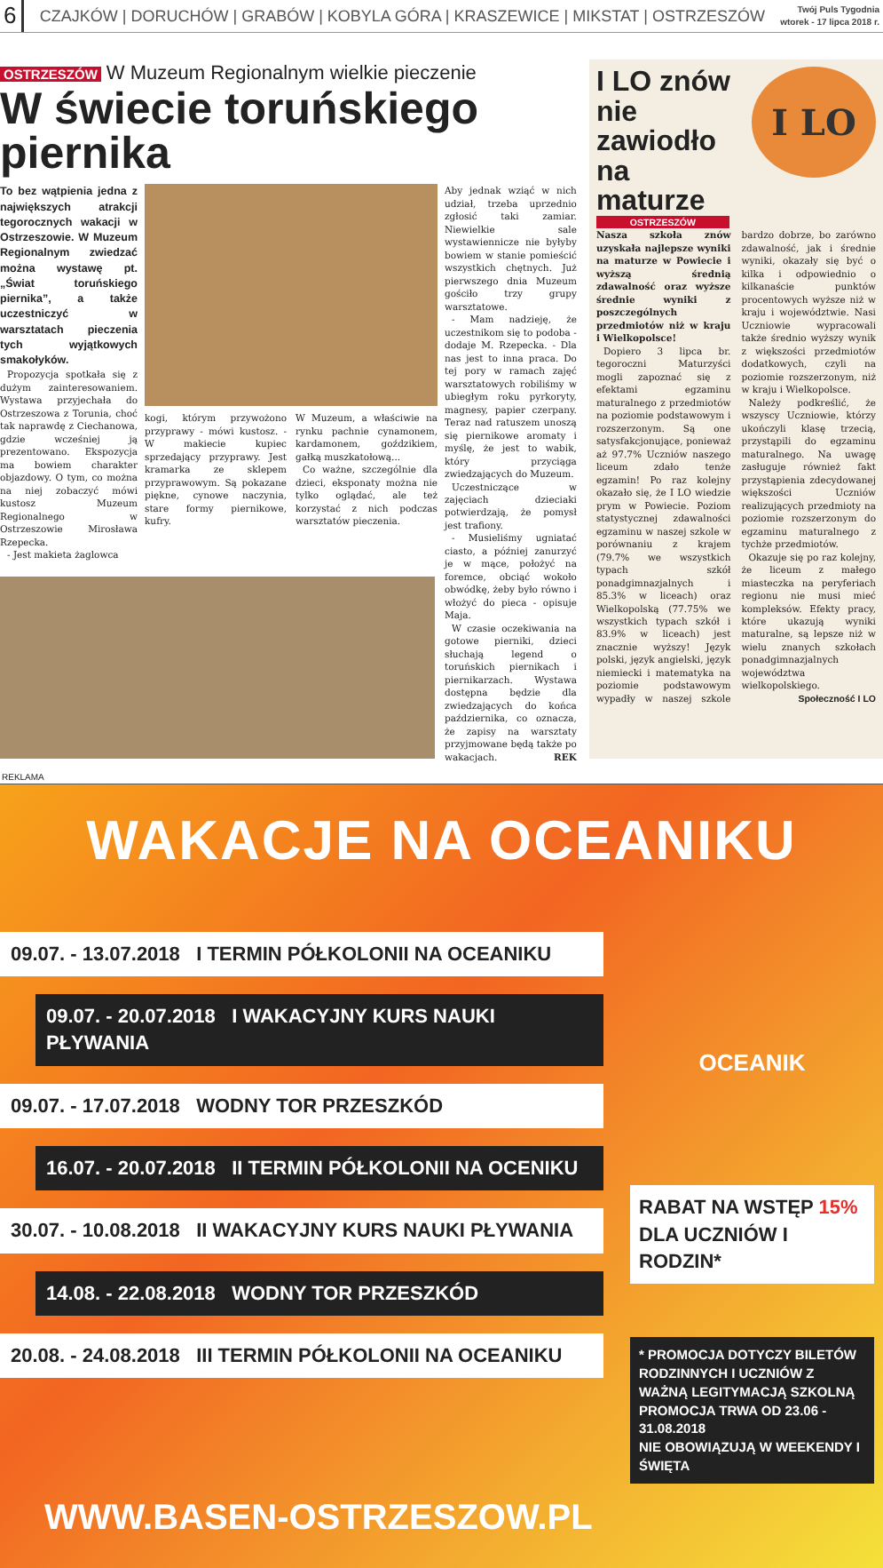6 CZAJKÓW | DORUCHÓW | GRABÓW | KOBYLA GÓRA | KRASZEWICE | MIKSTAT | OSTRZESZÓW Twój Puls Tygodnia
wtorek - 17 lipca 2018 r.
OSTRZESZÓW W Muzeum Regionalnym wielkie pieczenie
W świecie toruńskiego piernika
To bez wątpienia jedna z największych atrakcji tegorocznych wakacji w Ostrzeszowie. W Muzeum Regionalnym zwiedzać można wystawę pt. „Świat toruńskiego piernika”, a także uczestniczyć w warsztatach pieczenia tych wyjątkowych smakołyków.
Propozycja spotkała się z dużym zainteresowaniem. Wystawa przyjechała do Ostrzeszowa z Torunia, choć tak naprawdę z Ciechanowa, gdzie wcześniej ją prezentowano. Ekspozycja ma bowiem charakter objazdowy. O tym, co można na niej zobaczyć mówi kustosz Muzeum Regionalnego w Ostrzeszowie Mirosława Rzepecka.
- Jest makieta żaglowca
kogi, którym przywożono przyprawy - mówi kustosz. - W makiecie kupiec sprzedający przyprawy. Jest kramarka ze sklepem przyprawowym. Są pokazane piękne, cynowe naczynia, stare formy piernikowe, kufry.
W Muzeum, a właściwie na rynku pachnie cynamonem, kardamonem, goździkiem, gałką muszkatołową...
Co ważne, szczególnie dla dzieci, eksponaty można nie tylko oglądać, ale też korzystać z nich podczas warsztatów pieczenia.
Aby jednak wziąć w nich udział, trzeba uprzednio zgłosić taki zamiar. Niewielkie sale wystawiennicze nie byłyby bowiem w stanie pomieścić wszystkich chętnych. Już pierwszego dnia Muzeum gościło trzy grupy warsztatowe.
- Mam nadzieję, że uczestnikom się to podoba - dodaje M. Rzepecka. - Dla nas jest to inna praca. Do tej pory w ramach zajęć warsztatowych robiliśmy w ubiegłym roku pyrkoryty, magnesy, papier czerpany. Teraz nad ratuszem unoszą się piernikowe aromaty i myślę, że jest to wabik, który przyciąga zwiedzających do Muzeum.
Uczestniczące w zajęciach dzieciaki potwierdzają, że pomysł jest trafiony.
- Musieliśmy ugniatać ciasto, a później zanurzyć je w mące, położyć na foremce, obciąć wokoło obwódkę, żeby było równo i włożyć do pieca - opisuje Maja.
W czasie oczekiwania na gotowe pierniki, dzieci słuchają legend o toruńskich piernikach i piernikarzach. Wystawa dostępna będzie dla zwiedzających do końca października, co oznacza, że zapisy na warsztaty przyjmowane będą także po wakacjach. REK
I LO
I LO znów nie zawiodło na maturze
OSTRZESZÓW
Nasza szkoła znów uzyskała najlepsze wyniki na maturze w Powiecie i wyższą średnią zdawalność oraz wyższe średnie wyniki z poszczególnych przedmiotów niż w kraju i Wielkopolsce!
Dopiero 3 lipca br. tegoroczni Maturzyści mogli zapoznać się z efektami egzaminu maturalnego z przedmiotów na poziomie podstawowym i rozszerzonym. Są one satysfakcjonujące, ponieważ aż 97.7% Uczniów naszego liceum zdało tenże egzamin! Po raz kolejny okazało się, że I LO wiedzie prym w Powiecie. Poziom statystycznej zdawalności egzaminu w naszej szkole w porównaniu z krajem (79.7% we wszystkich typach szkół ponadgimnazjalnych i 85.3% w liceach) oraz Wielkopolską (77.75% we wszystkich typach szkół i 83.9% w liceach) jest znacznie wyższy! Język polski, język angielski, język niemiecki i matematyka na poziomie podstawowym wypadły w naszej szkole bardzo dobrze, bo zarówno zdawalność, jak i średnie wyniki, okazały się być o kilka i odpowiednio o kilkanaście punktów procentowych wyższe niż w kraju i województwie. Nasi Uczniowie wypracowali także średnio wyższy wynik z większości przedmiotów dodatkowych, czyli na poziomie rozszerzonym, niż w kraju i Wielkopolsce.
Należy podkreślić, że wszyscy Uczniowie, którzy ukończyli klasę trzecią, przystąpili do egzaminu maturalnego. Na uwagę zasługuje również fakt przystąpienia zdecydowanej większości Uczniów realizujących przedmioty na poziomie rozszerzonym do egzaminu maturalnego z tychże przedmiotów.
Okazuje się po raz kolejny, że liceum z małego miasteczka na peryferiach regionu nie musi mieć kompleksów. Efekty pracy, które ukazują wyniki maturalne, są lepsze niż w wielu znanych szkołach ponadgimnazjalnych województwa wielkopolskiego.
Społeczność I LO
REKLAMA
WAKACJE NA OCEANIKU
09.07. - 13.07.2018 I TERMIN PÓŁKOLONII NA OCEANIKU
09.07. - 20.07.2018 I WAKACYJNY KURS NAUKI PŁYWANIA
09.07. - 17.07.2018 WODNY TOR PRZESZKÓD
16.07. - 20.07.2018 II TERMIN PÓŁKOLONII NA OCENIKU
30.07. - 10.08.2018 II WAKACYJNY KURS NAUKI PŁYWANIA
14.08. - 22.08.2018 WODNY TOR PRZESZKÓD
20.08. - 24.08.2018 III TERMIN PÓŁKOLONII NA OCEANIKU
OCEANIK
RABAT NA WSTĘP 15%
DLA UCZNIÓW I RODZIN*
* PROMOCJA DOTYCZY BILETÓW RODZINNYCH I UCZNIÓW Z WAŻNĄ LEGITYMACJĄ SZKOLNĄ
PROMOCJA TRWA OD 23.06 - 31.08.2018
NIE OBOWIĄZUJĄ W WEEKENDY I ŚWIĘTA
WWW.BASEN-OSTRZESZOW.PL